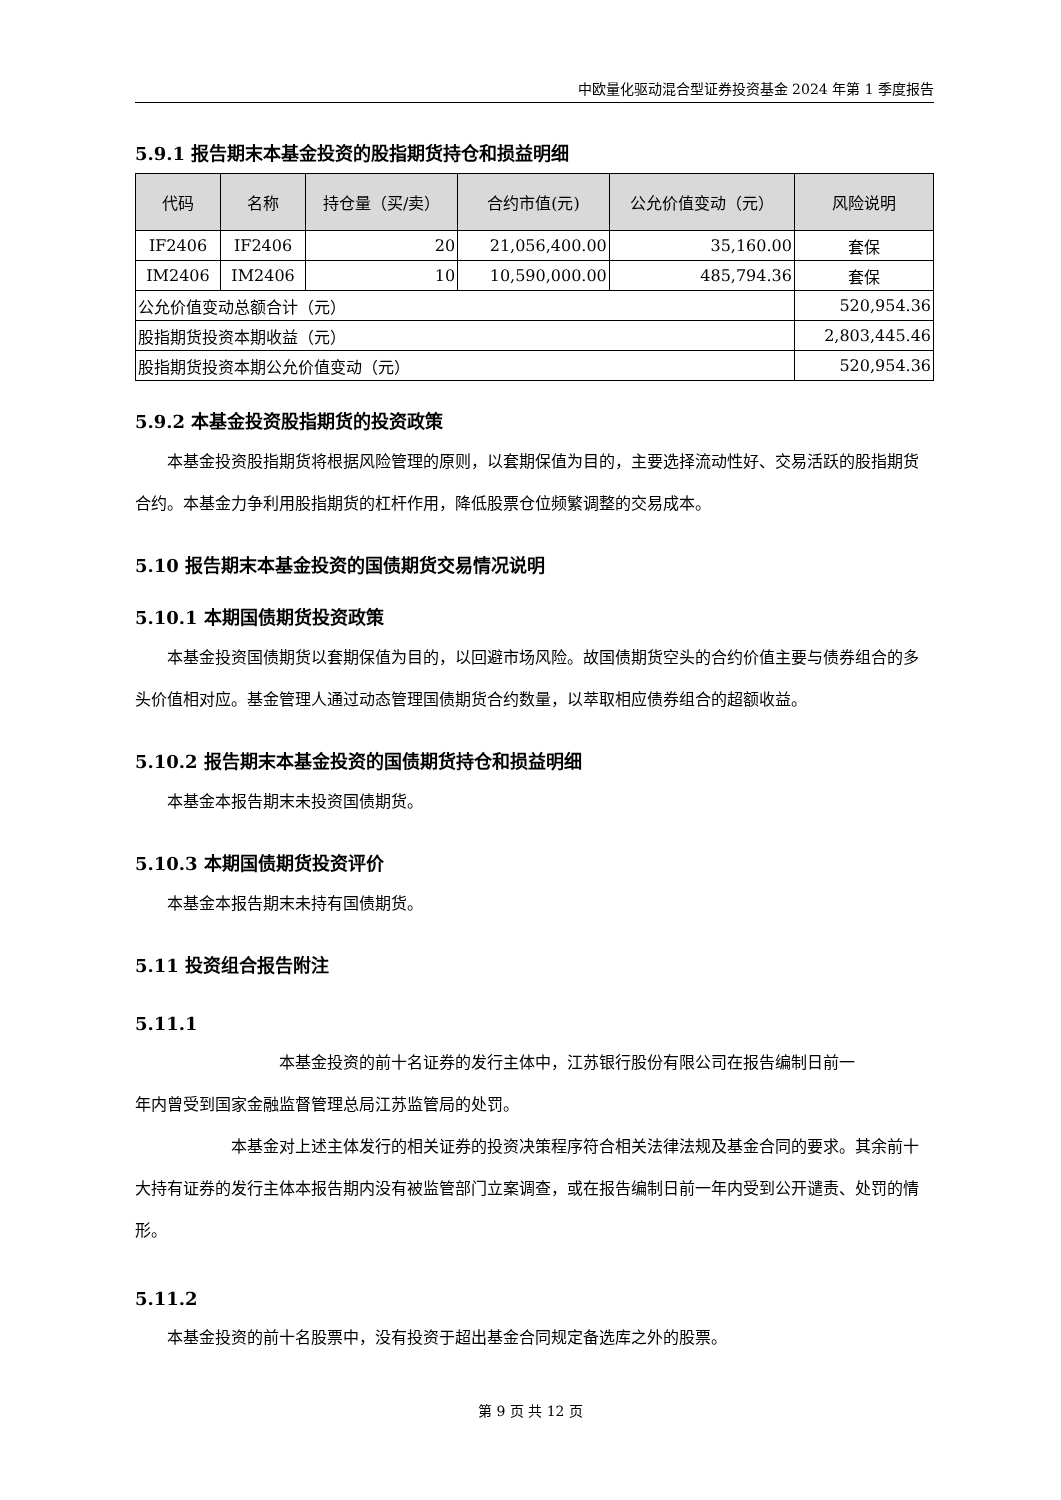中欧量化驱动混合型证券投资基金 2024 年第 1 季度报告
5.9.1 报告期末本基金投资的股指期货持仓和损益明细
| 代码 | 名称 | 持仓量（买/卖） | 合约市值(元) | 公允价值变动（元） | 风险说明 |
| --- | --- | --- | --- | --- | --- |
| IF2406 | IF2406 | 20 | 21,056,400.00 | 35,160.00 | 套保 |
| IM2406 | IM2406 | 10 | 10,590,000.00 | 485,794.36 | 套保 |
| 公允价值变动总额合计（元） | | | | | 520,954.36 |
| 股指期货投资本期收益（元） | | | | | 2,803,445.46 |
| 股指期货投资本期公允价值变动（元） | | | | | 520,954.36 |
5.9.2 本基金投资股指期货的投资政策
本基金投资股指期货将根据风险管理的原则，以套期保值为目的，主要选择流动性好、交易活跃的股指期货合约。本基金力争利用股指期货的杠杆作用，降低股票仓位频繁调整的交易成本。
5.10 报告期末本基金投资的国债期货交易情况说明
5.10.1 本期国债期货投资政策
本基金投资国债期货以套期保值为目的，以回避市场风险。故国债期货空头的合约价值主要与债券组合的多头价值相对应。基金管理人通过动态管理国债期货合约数量，以萃取相应债券组合的超额收益。
5.10.2 报告期末本基金投资的国债期货持仓和损益明细
本基金本报告期末未投资国债期货。
5.10.3 本期国债期货投资评价
本基金本报告期末未持有国债期货。
5.11 投资组合报告附注
5.11.1
本基金投资的前十名证券的发行主体中，江苏银行股份有限公司在报告编制日前一
年内曾受到国家金融监督管理总局江苏监管局的处罚。
本基金对上述主体发行的相关证券的投资决策程序符合相关法律法规及基金合同的要求。其余前十大持有证券的发行主体本报告期内没有被监管部门立案调查，或在报告编制日前一年内受到公开谴责、处罚的情形。
5.11.2
本基金投资的前十名股票中，没有投资于超出基金合同规定备选库之外的股票。
第 9 页 共 12 页